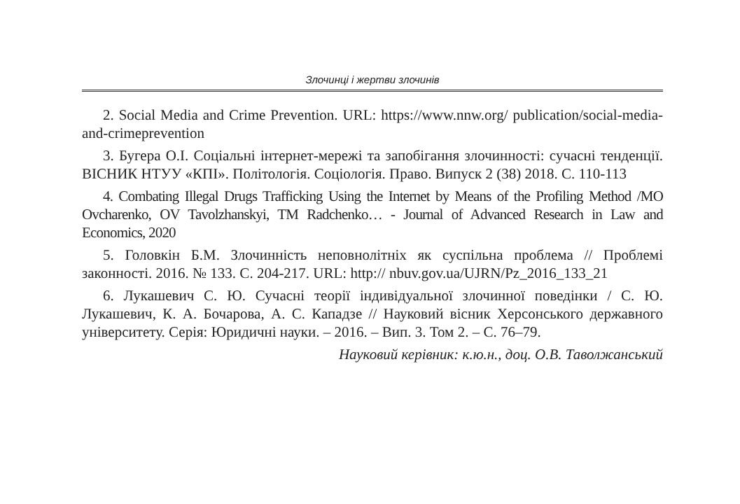Злочинці і жертви злочинів
2. Social Media and Crime Prevention. URL: https://www.nnw.org/ publication/social-media-and-crimeprevention
3. Бугера О.І. Соціальні інтернет-мережі та запобігання злочинності: сучасні тенденції. ВІСНИК НТУУ «КПІ». Політологія. Соціологія. Право. Випуск 2 (38) 2018. С. 110-113
4. Combating Illegal Drugs Trafficking Using the Internet by Means of the Profiling Method /MO Ovcharenko, OV Tavolzhanskyi, TM Radchenko… - Journal of Advanced Research in Law and Economics, 2020
5. Головкін Б.М. Злочинність неповнолітніх як суспільна проблема // Проблемі законності. 2016. № 133. С. 204-217. URL: http:// nbuv.gov.ua/UJRN/Pz_2016_133_21
6. Лукашевич С. Ю. Сучасні теорії індивідуальної злочинної поведінки / С. Ю. Лукашевич, К. А. Бочарова, А. С. Кападзе // Науковий вісник Херсонського державного університету. Серія: Юридичні науки. – 2016. – Вип. 3. Том 2. – С. 76–79.
Науковий керівник: к.ю.н., доц. О.В. Таволжанський